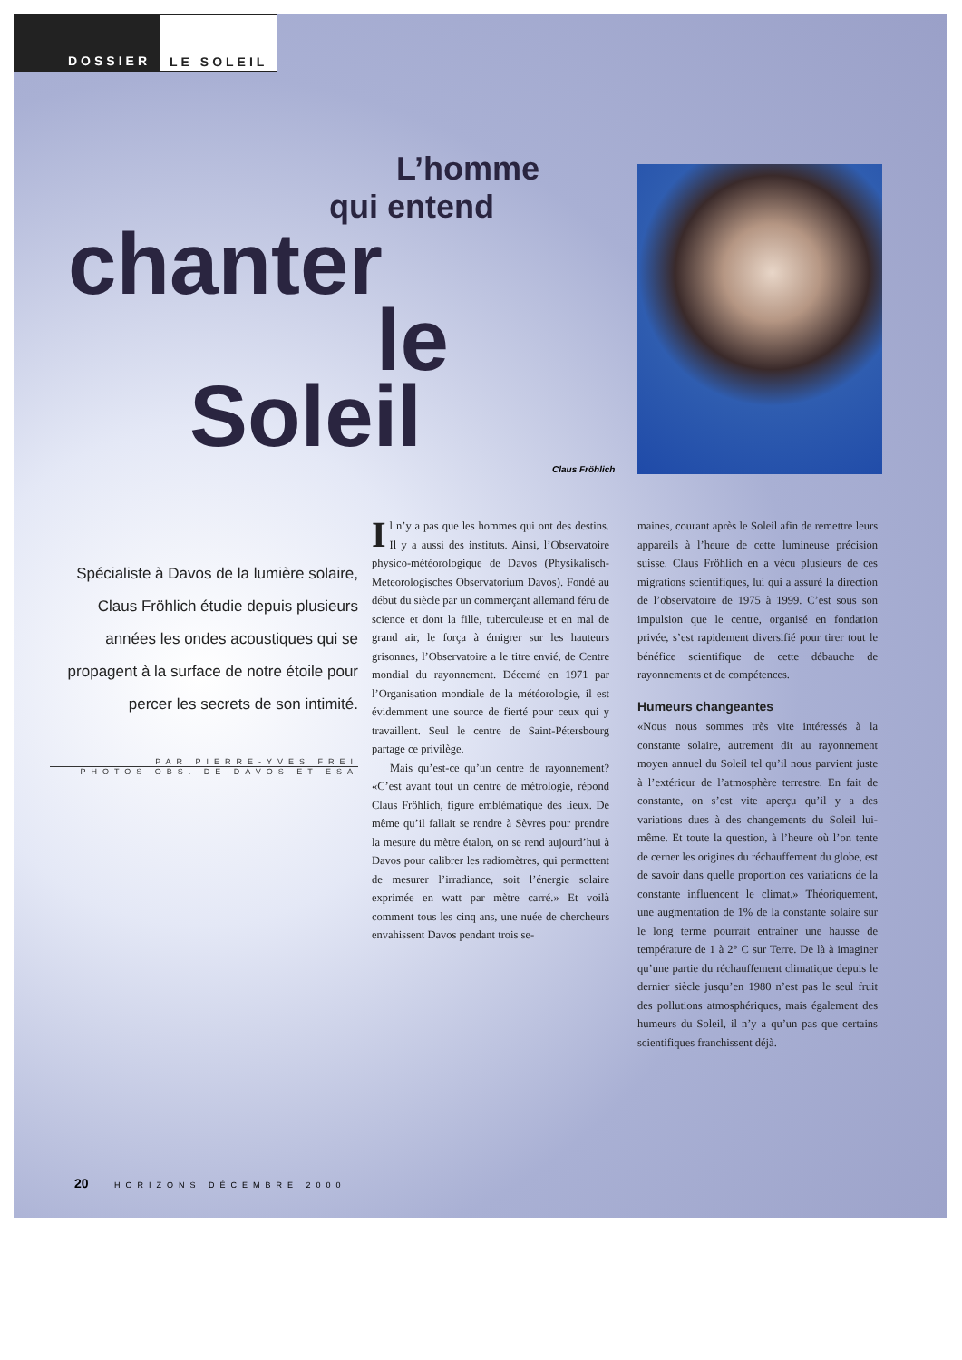DOSSIER LE SOLEIL
L’homme
qui entend
chanter
le
Soleil
Spécialiste à Davos de la lumière solaire, Claus Fröhlich étudie depuis plusieurs années les ondes acoustiques qui se propagent à la surface de notre étoile pour percer les secrets de son intimité.
PAR PIERRE-YVES FREI
PHOTOS OBS. DE DAVOS ET ESA
Claus Fröhlich
Il n’y a pas que les hommes qui ont des destins. Il y a aussi des instituts. Ainsi, l’Observatoire physico-météorologique de Davos (Physikalisch-Meteorologisches Observatorium Davos). Fondé au début du siècle par un commerçant allemand féru de science et dont la fille, tuberculeuse et en mal de grand air, le força à émigrer sur les hauteurs grisonnes, l’Observatoire a le titre envié, de Centre mondial du rayonnement. Décerné en 1971 par l’Organisation mondiale de la météorologie, il est évidemment une source de fierté pour ceux qui y travaillent. Seul le centre de Saint-Pétersbourg partage ce privilège.
Mais qu’est-ce qu’un centre de rayonnement? «C’est avant tout un centre de métrologie, répond Claus Fröhlich, figure emblématique des lieux. De même qu’il fallait se rendre à Sèvres pour prendre la mesure du mètre étalon, on se rend aujourd’hui à Davos pour calibrer les radiomètres, qui permettent de mesurer l’irradiance, soit l’énergie solaire exprimée en watt par mètre carré.» Et voilà comment tous les cinq ans, une nuée de chercheurs envahissent Davos pendant trois se-
maines, courant après le Soleil afin de remettre leurs appareils à l’heure de cette lumineuse précision suisse. Claus Fröhlich en a vécu plusieurs de ces migrations scientifiques, lui qui a assuré la direction de l’observatoire de 1975 à 1999. C’est sous son impulsion que le centre, organisé en fondation privée, s’est rapidement diversifié pour tirer tout le bénéfice scientifique de cette débauche de rayonnements et de compétences.
Humeurs changeantes
«Nous nous sommes très vite intéressés à la constante solaire, autrement dit au rayonnement moyen annuel du Soleil tel qu’il nous parvient juste à l’extérieur de l’atmosphère terrestre. En fait de constante, on s’est vite aperçu qu’il y a des variations dues à des changements du Soleil lui-même. Et toute la question, à l’heure où l’on tente de cerner les origines du réchauffement du globe, est de savoir dans quelle proportion ces variations de la constante influencent le climat.» Théoriquement, une augmentation de 1% de la constante solaire sur le long terme pourrait entraîner une hausse de température de 1 à 2° C sur Terre. De là à imaginer qu’une partie du réchauffement climatique depuis le dernier siècle jusqu’en 1980 n’est pas le seul fruit des pollutions atmosphériques, mais également des humeurs du Soleil, il n’y a qu’un pas que certains scientifiques franchissent déjà.
20 HORIZONS DÉCEMBRE 2000